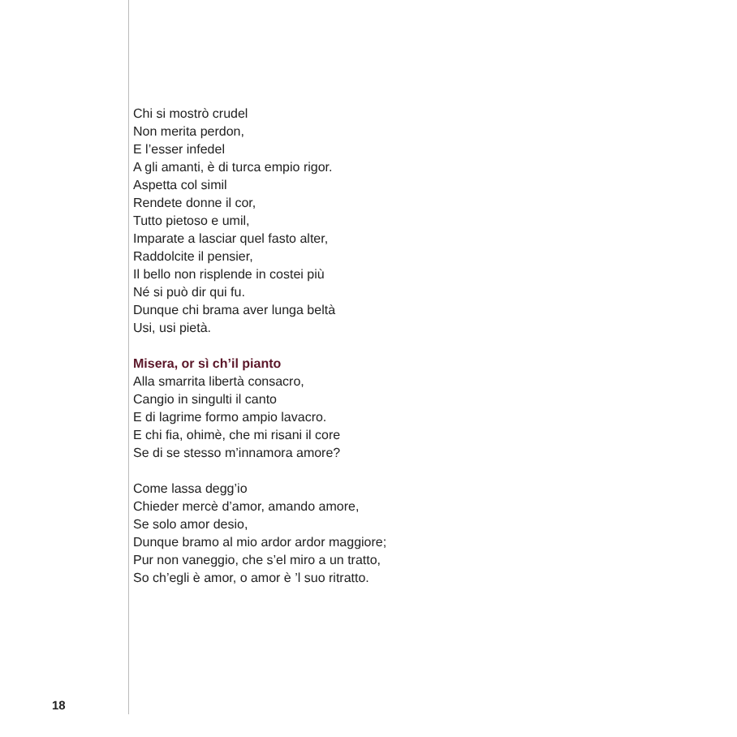Chi si mostrò crudel
Non merita perdon,
E l’esser infedel
A gli amanti, è di turca empio rigor.
Aspetta col simil
Rendete donne il cor,
Tutto pietoso e umil,
Imparate a lasciar quel fasto alter,
Raddolcite il pensier,
Il bello non risplende in costei più
Né si può dir qui fu.
Dunque chi brama aver lunga beltà
Usi, usi pietà.
Misera, or sì ch’il pianto
Alla smarrita libertà consacro,
Cangio in singulti il canto
E di lagrime formo ampio lavacro.
E chi fia, ohimè, che mi risani il core
Se di se stesso m’innamora amore?
Come lassa degg’io
Chieder mercè d’amor, amando amore,
Se solo amor desio,
Dunque bramo al mio ardor ardor maggiore;
Pur non vaneggio, che s’el miro a un tratto,
So ch’egli è amor, o amor è ’l suo ritratto.
18